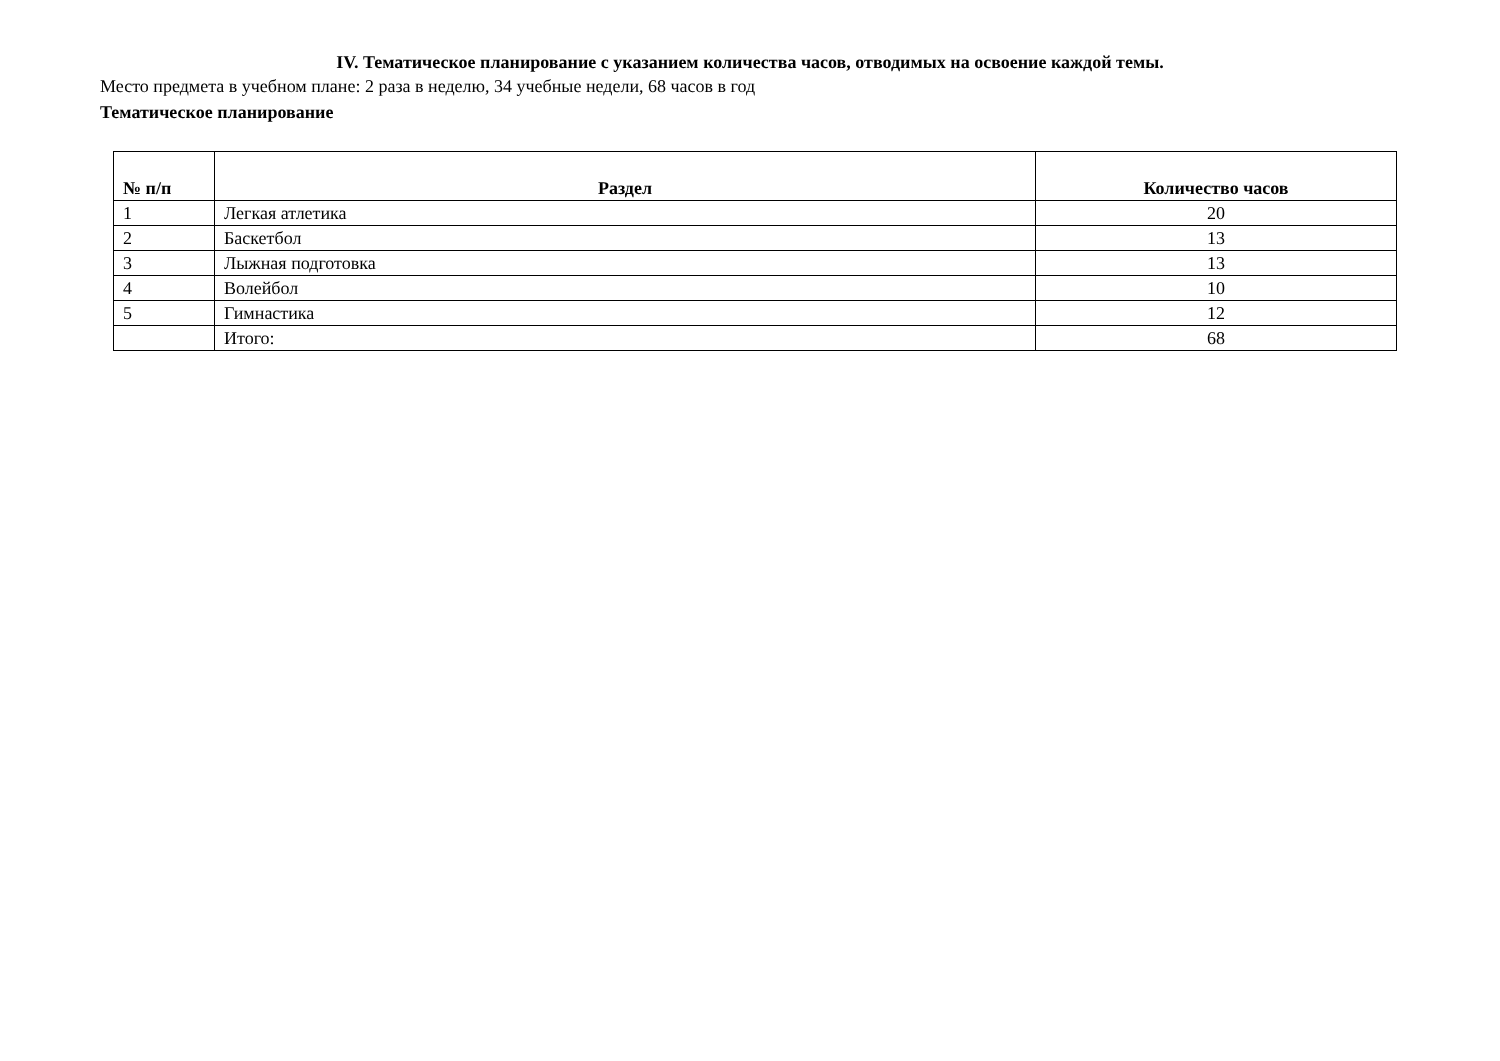IV. Тематическое планирование с указанием количества часов, отводимых на освоение каждой темы.
Место предмета в учебном плане: 2 раза в неделю, 34 учебные недели, 68 часов в год
Тематическое планирование
| № п/п | Раздел | Количество часов |
| --- | --- | --- |
| 1 | Легкая атлетика | 20 |
| 2 | Баскетбол | 13 |
| 3 | Лыжная подготовка | 13 |
| 4 | Волейбол | 10 |
| 5 | Гимнастика | 12 |
| | Итого: | 68 |